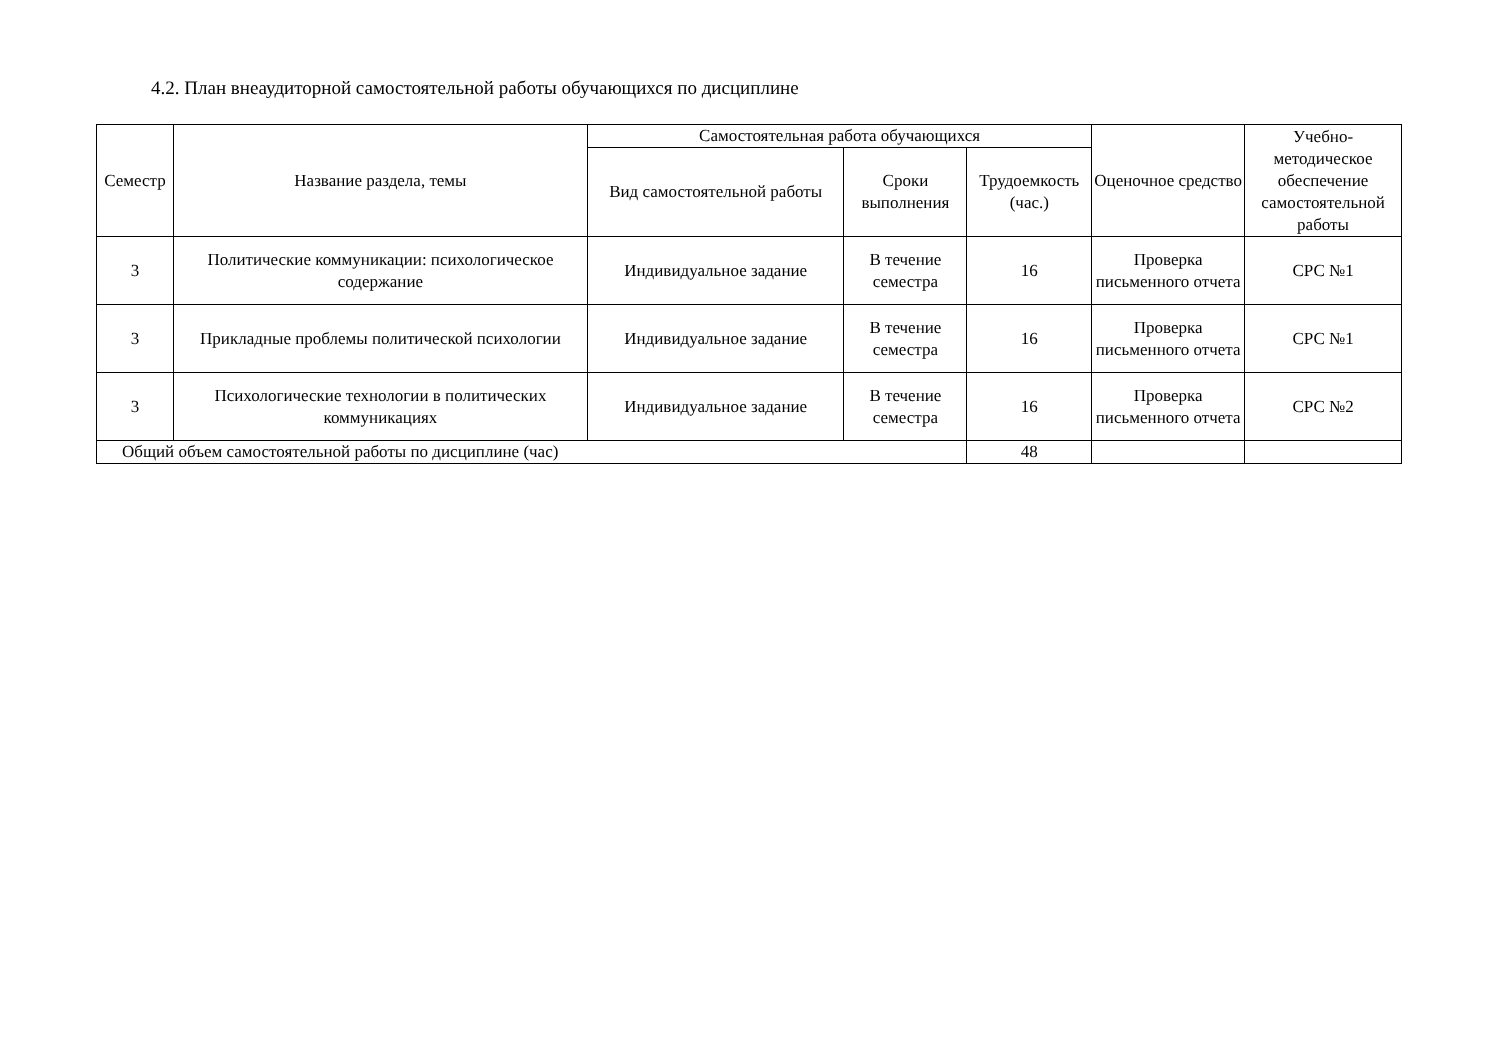4.2. План внеаудиторной самостоятельной работы обучающихся по дисциплине
| Семестр | Название раздела, темы | Самостоятельная работа обучающихся | | | Оценочное средство | Учебно-методическое обеспечение самостоятельной работы |
| --- | --- | --- | --- | --- | --- | --- |
| | | Вид самостоятельной работы | Сроки выполнения | Трудоемкость (час.) | | |
| 3 | Политические коммуникации: психологическое содержание | Индивидуальное задание | В течение семестра | 16 | Проверка письменного отчета | СРС №1 |
| 3 | Прикладные проблемы политической психологии | Индивидуальное задание | В течение семестра | 16 | Проверка письменного отчета | СРС №1 |
| 3 | Психологические технологии в политических коммуникациях | Индивидуальное задание | В течение семестра | 16 | Проверка письменного отчета | СРС №2 |
| Общий объем самостоятельной работы по дисциплине (час) | | | | 48 | | |